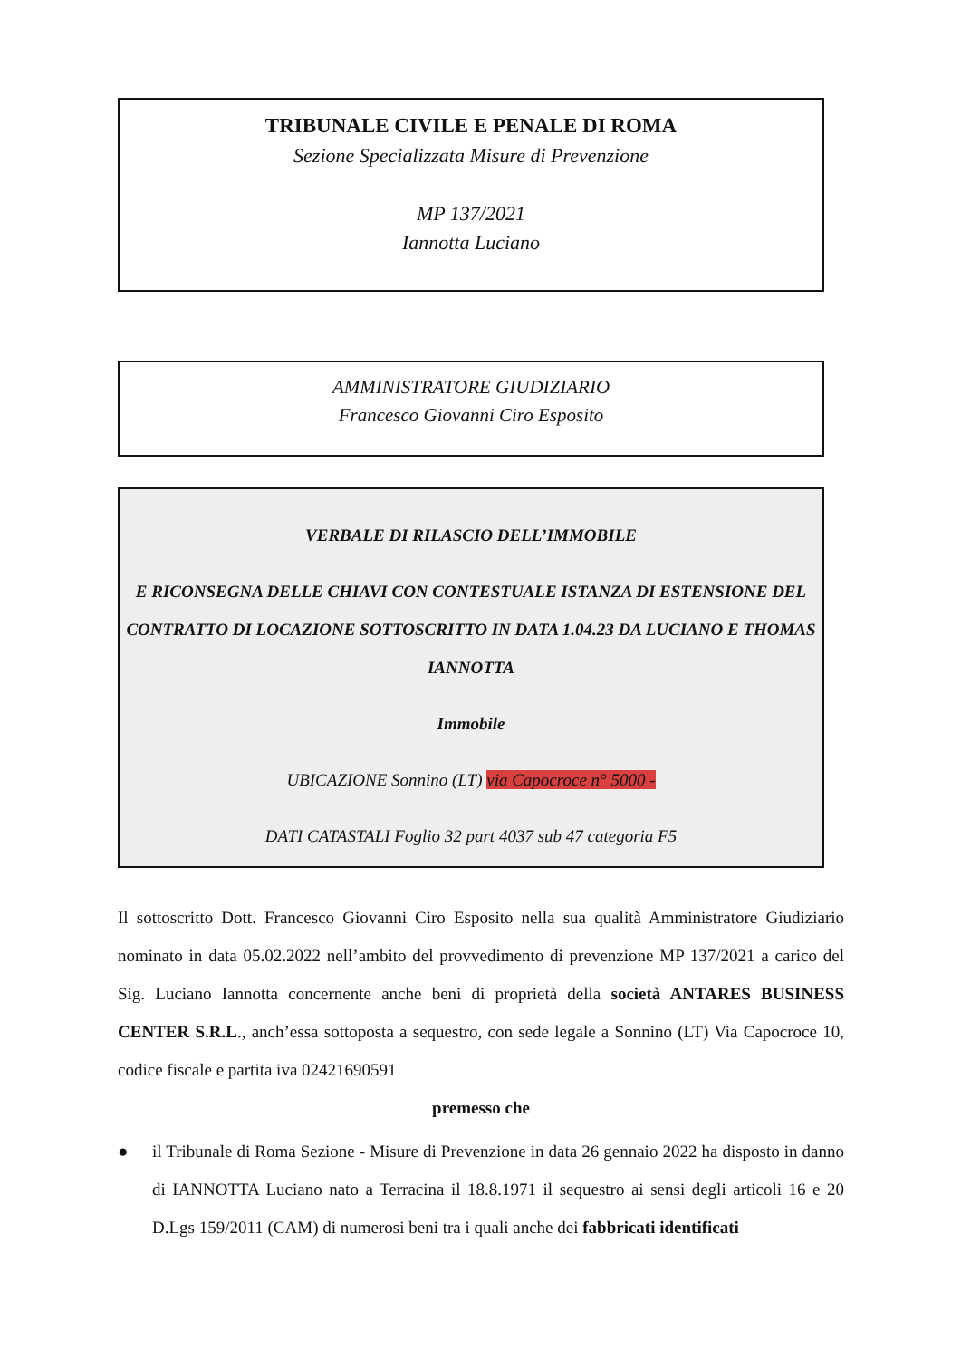TRIBUNALE CIVILE E PENALE DI ROMA
Sezione Specializzata Misure di Prevenzione
MP 137/2021
Iannotta Luciano
AMMINISTRATORE GIUDIZIARIO
Francesco Giovanni Ciro Esposito
VERBALE DI RILASCIO DELL’IMMOBILE
E RICONSEGNA DELLE CHIAVI CON CONTESTUALE ISTANZA DI ESTENSIONE DEL CONTRATTO DI LOCAZIONE SOTTOSCRITTO IN DATA 1.04.23 DA LUCIANO E THOMAS IANNOTTA
Immobile
UBICAZIONE Sonnino (LT) via Capocroce n° 5000 -
DATI CATASTALI Foglio 32 part 4037 sub 47 categoria F5
Il sottoscritto Dott. Francesco Giovanni Ciro Esposito nella sua qualità Amministratore Giudiziario nominato in data 05.02.2022 nell’ambito del provvedimento di prevenzione MP 137/2021 a carico del Sig. Luciano Iannotta concernente anche beni di proprietà della società ANTARES BUSINESS CENTER S.R.L., anch’essa sottoposta a sequestro, con sede legale a Sonnino (LT) Via Capocroce 10, codice fiscale e partita iva 02421690591
premesso che
● il Tribunale di Roma Sezione - Misure di Prevenzione in data 26 gennaio 2022 ha disposto in danno di IANNOTTA Luciano nato a Terracina il 18.8.1971 il sequestro ai sensi degli articoli 16 e 20 D.Lgs 159/2011 (CAM) di numerosi beni tra i quali anche dei fabbricati identificati